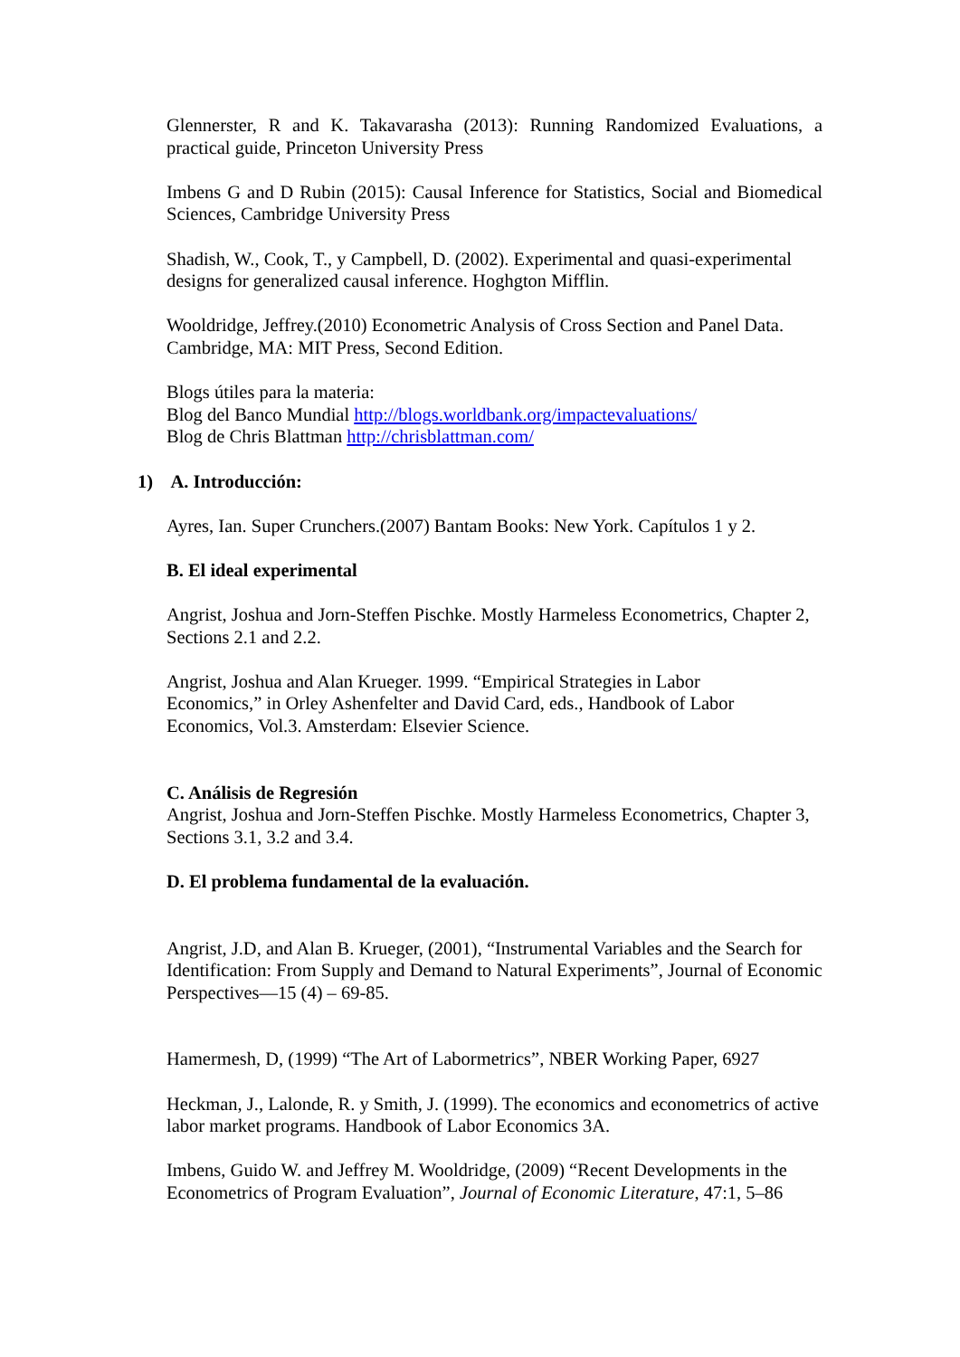Glennerster, R and K. Takavarasha (2013): Running Randomized Evaluations, a practical guide, Princeton University Press
Imbens G and D Rubin (2015): Causal Inference for Statistics, Social and Biomedical Sciences, Cambridge University Press
Shadish, W., Cook, T., y Campbell, D. (2002). Experimental and quasi-experimental designs for generalized causal inference. Hoghgton Mifflin.
Wooldridge, Jeffrey.(2010) Econometric Analysis of Cross Section and Panel Data. Cambridge, MA: MIT Press, Second Edition.
Blogs útiles para la materia:
Blog del Banco Mundial http://blogs.worldbank.org/impactevaluations/
Blog de Chris Blattman http://chrisblattman.com/
1) A. Introducción:
Ayres, Ian. Super Crunchers.(2007) Bantam Books: New York. Capítulos 1 y 2.
B. El ideal experimental
Angrist, Joshua and Jorn-Steffen Pischke. Mostly Harmeless Econometrics, Chapter 2, Sections 2.1 and 2.2.
Angrist, Joshua and Alan Krueger. 1999. “Empirical Strategies in Labor
Economics,” in Orley Ashenfelter and David Card, eds., Handbook of Labor
Economics, Vol.3. Amsterdam: Elsevier Science.
C. Análisis de Regresión
Angrist, Joshua and Jorn-Steffen Pischke. Mostly Harmeless Econometrics, Chapter 3, Sections 3.1, 3.2 and 3.4.
D. El problema fundamental de la evaluación.
Angrist, J.D, and Alan B. Krueger, (2001), “Instrumental Variables and the Search for Identification: From Supply and Demand to Natural Experiments”, Journal of Economic Perspectives—15 (4) – 69-85.
Hamermesh, D, (1999) “The Art of Labormetrics”, NBER Working Paper, 6927
Heckman, J., Lalonde, R. y Smith, J. (1999). The economics and econometrics of active labor market programs. Handbook of Labor Economics 3A.
Imbens, Guido W. and Jeffrey M. Wooldridge, (2009) “Recent Developments in the Econometrics of Program Evaluation”, Journal of Economic Literature, 47:1, 5–86